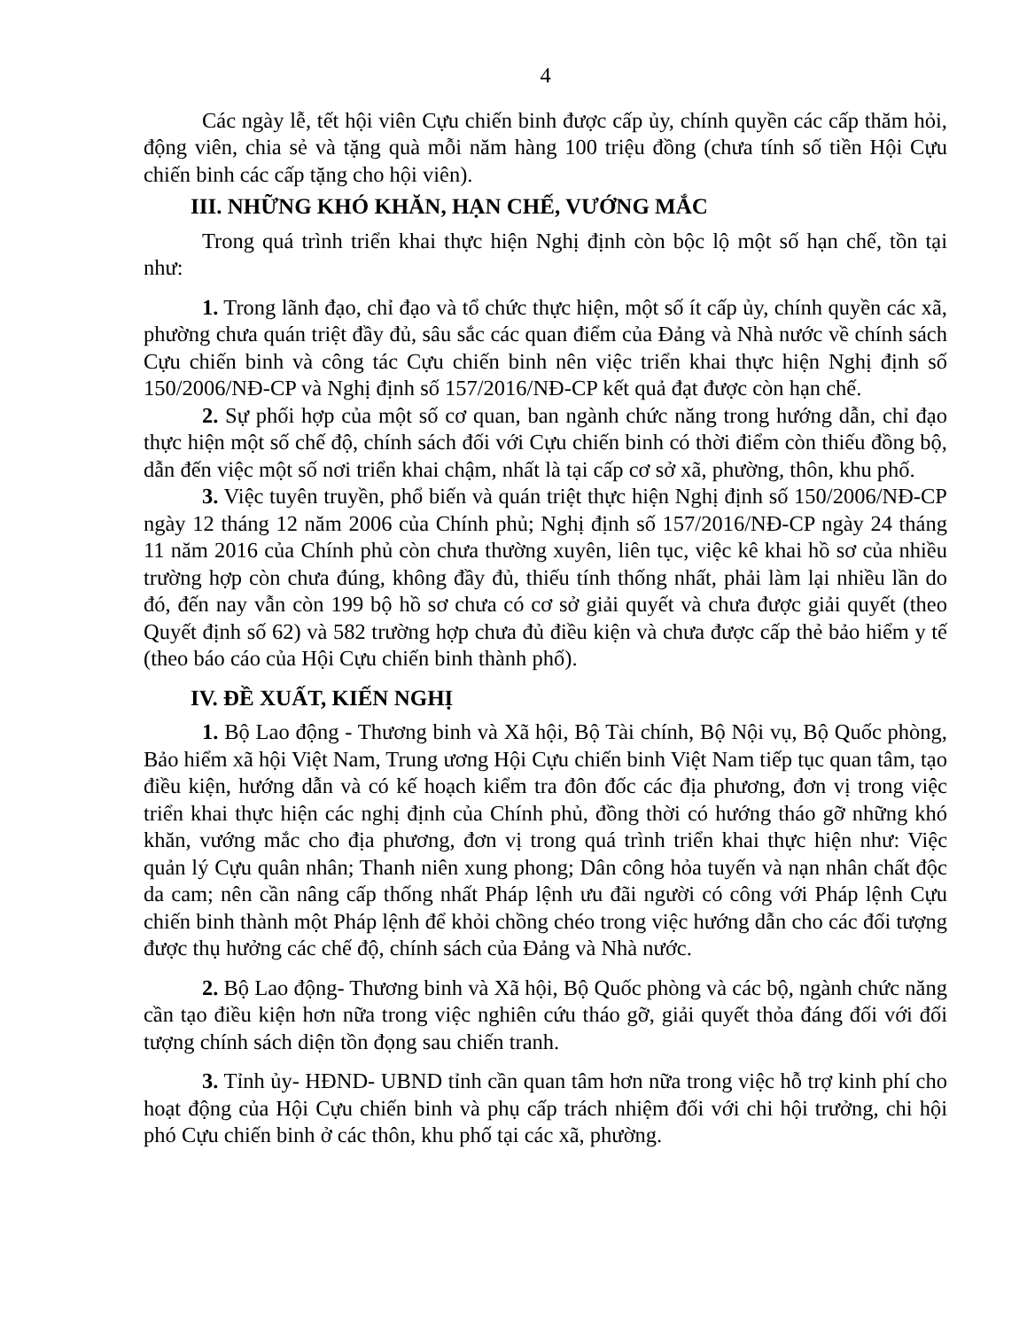4
Các ngày lễ, tết hội viên Cựu chiến binh được cấp ủy, chính quyền các cấp thăm hỏi, động viên, chia sẻ và tặng quà mỗi năm hàng 100 triệu đồng (chưa tính số tiền Hội Cựu chiến binh các cấp tặng cho hội viên).
III. NHỮNG KHÓ KHĂN, HẠN CHẾ, VƯỚNG MẮC
Trong quá trình triển khai thực hiện Nghị định còn bộc lộ một số hạn chế, tồn tại như:
1. Trong lãnh đạo, chỉ đạo và tổ chức thực hiện, một số ít cấp ủy, chính quyền các xã, phường chưa quán triệt đầy đủ, sâu sắc các quan điểm của Đảng và Nhà nước về chính sách Cựu chiến binh và công tác Cựu chiến binh nên việc triển khai thực hiện Nghị định số 150/2006/NĐ-CP và Nghị định số 157/2016/NĐ-CP kết quả đạt được còn hạn chế.
2. Sự phối hợp của một số cơ quan, ban ngành chức năng trong hướng dẫn, chỉ đạo thực hiện một số chế độ, chính sách đối với Cựu chiến binh có thời điểm còn thiếu đồng bộ, dẫn đến việc một số nơi triển khai chậm, nhất là tại cấp cơ sở xã, phường, thôn, khu phố.
3. Việc tuyên truyền, phổ biến và quán triệt thực hiện Nghị định số 150/2006/NĐ-CP ngày 12 tháng 12 năm 2006 của Chính phủ; Nghị định số 157/2016/NĐ-CP ngày 24 tháng 11 năm 2016 của Chính phủ còn chưa thường xuyên, liên tục, việc kê khai hồ sơ của nhiều trường hợp còn chưa đúng, không đầy đủ, thiếu tính thống nhất, phải làm lại nhiều lần do đó, đến nay vẫn còn 199 bộ hồ sơ chưa có cơ sở giải quyết và chưa được giải quyết (theo Quyết định số 62) và 582 trường hợp chưa đủ điều kiện và chưa được cấp thẻ bảo hiểm y tế (theo báo cáo của Hội Cựu chiến binh thành phố).
IV. ĐỀ XUẤT, KIẾN NGHỊ
1. Bộ Lao động - Thương binh và Xã hội, Bộ Tài chính, Bộ Nội vụ, Bộ Quốc phòng, Bảo hiểm xã hội Việt Nam, Trung ương Hội Cựu chiến binh Việt Nam tiếp tục quan tâm, tạo điều kiện, hướng dẫn và có kế hoạch kiểm tra đôn đốc các địa phương, đơn vị trong việc triển khai thực hiện các nghị định của Chính phủ, đồng thời có hướng tháo gỡ những khó khăn, vướng mắc cho địa phương, đơn vị trong quá trình triển khai thực hiện như: Việc quản lý Cựu quân nhân; Thanh niên xung phong; Dân công hỏa tuyến và nạn nhân chất độc da cam; nên cần nâng cấp thống nhất Pháp lệnh ưu đãi người có công với Pháp lệnh Cựu chiến binh thành một Pháp lệnh để khỏi chồng chéo trong việc hướng dẫn cho các đối tượng được thụ hưởng các chế độ, chính sách của Đảng và Nhà nước.
2. Bộ Lao động- Thương binh và Xã hội, Bộ Quốc phòng và các bộ, ngành chức năng cần tạo điều kiện hơn nữa trong việc nghiên cứu tháo gỡ, giải quyết thỏa đáng đối với đối tượng chính sách diện tồn đọng sau chiến tranh.
3. Tỉnh ủy- HĐND- UBND tỉnh cần quan tâm hơn nữa trong việc hỗ trợ kinh phí cho hoạt động của Hội Cựu chiến binh và phụ cấp trách nhiệm đối với chi hội trưởng, chi hội phó Cựu chiến binh ở các thôn, khu phố tại các xã, phường.